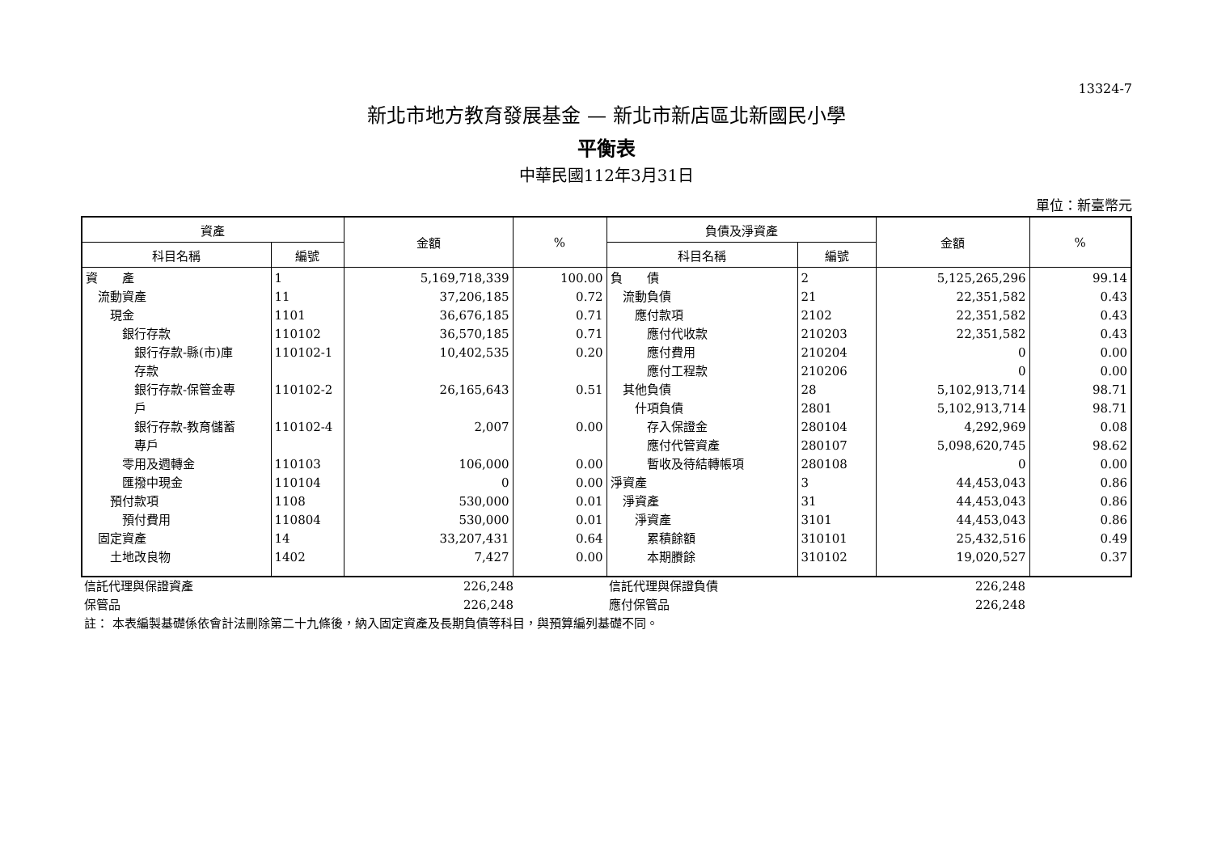13324-7
新北市地方教育發展基金 — 新北市新店區北新國民小學
平衡表
中華民國112年3月31日
單位：新臺幣元
| 資產 | | 金額 | % | 負債及淨資產 | | 金額 | % |
| --- | --- | --- | --- | --- | --- | --- | --- |
| 科目名稱 | 編號 | | | 科目名稱 | 編號 | | |
| 資 產 | 1 | 5,169,718,339 | 100.00 | 負 債 | 2 | 5,125,265,296 | 99.14 |
| 流動資產 | 11 | 37,206,185 | 0.72 | 流動負債 | 21 | 22,351,582 | 0.43 |
| 現金 | 1101 | 36,676,185 | 0.71 | 應付款項 | 2102 | 22,351,582 | 0.43 |
| 銀行存款 | 110102 | 36,570,185 | 0.71 | 應付代收款 | 210203 | 22,351,582 | 0.43 |
| 銀行存款-縣(市)庫 存款 | 110102-1 | 10,402,535 | 0.20 | 應付費用 | 210204 | 0 | 0.00 |
| | | | | 應付工程款 | 210206 | 0 | 0.00 |
| 銀行存款-保管金專 戶 | 110102-2 | 26,165,643 | 0.51 | 其他負債 | 28 | 5,102,913,714 | 98.71 |
| | | | | 什項負債 | 2801 | 5,102,913,714 | 98.71 |
| 銀行存款-教育儲蓄 專戶 | 110102-4 | 2,007 | 0.00 | 存入保證金 | 280104 | 4,292,969 | 0.08 |
| | | | | 應付代管資產 | 280107 | 5,098,620,745 | 98.62 |
| 零用及週轉金 | 110103 | 106,000 | 0.00 | 暫收及待結轉帳項 | 280108 | 0 | 0.00 |
| 匯撥中現金 | 110104 | 0 | 0.00 | 淨資產 | 3 | 44,453,043 | 0.86 |
| 預付款項 | 1108 | 530,000 | 0.01 | 淨資產 | 31 | 44,453,043 | 0.86 |
| 預付費用 | 110804 | 530,000 | 0.01 | 淨資產 | 3101 | 44,453,043 | 0.86 |
| 固定資產 | 14 | 33,207,431 | 0.64 | 累積餘額 | 310101 | 25,432,516 | 0.49 |
| 土地改良物 | 1402 | 7,427 | 0.00 | 本期賸餘 | 310102 | 19,020,527 | 0.37 |
| 信託代理與保證資產 | 226,248 | | 信託代理與保證負債 | 226,248 | |
| 保管品 | 226,248 | | 應付保管品 | 226,248 | |
| 註： 本表編製基礎係依會計法刪除第二十九條後，納入固定資產及長期負債等科目，與預算編列基礎不同。 | | | | | |